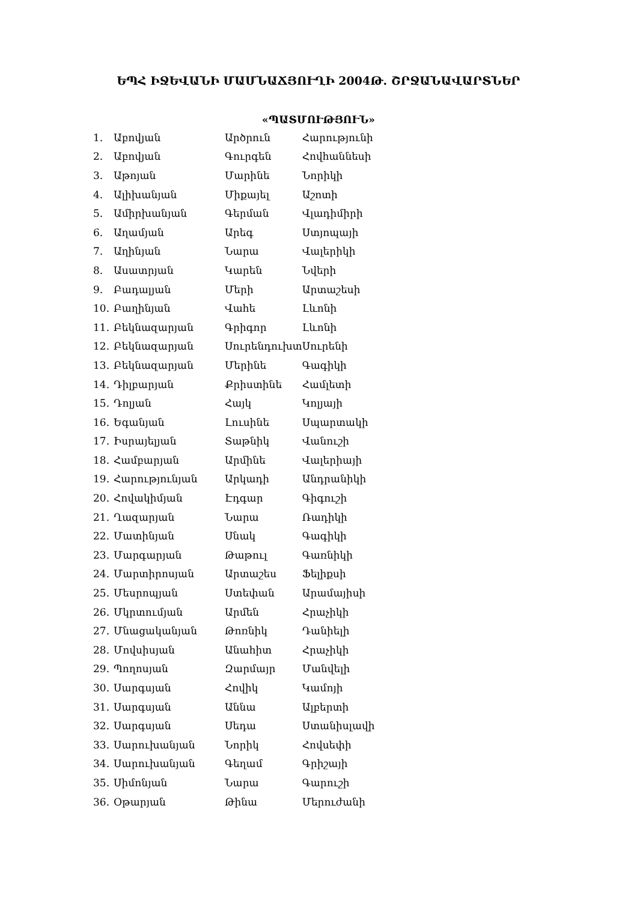ԵՊՀ ԻՋԵՎԱՆԻ ՄԱՄՆԱՃՅՈՒՂԻ 2004Թ. ՇՐՋԱՆԱՎԱՐՏՆԵՐ
«ՊԱՏՄՈՒԹՅՈՒՆ»
| 1. | Աբովյան | Արծրուն | Հարությունի |
| 2. | Աբովյան | Գուրգեն | Հովհաննեսի |
| 3. | Աթոյան | Մարինե | Նորիկի |
| 4. | Ալիխանյան | Միքայել | Աշոտի |
| 5. | Ամիրխանյան | Գերման | Վլադիմիրի |
| 6. | Աղամյան | Արեգ | Ստյոպայի |
| 7. | Աղինյան | Նարա | Վալերիկի |
| 8. | Ասատրյան | Կարեն | Նվերի |
| 9. | Բադալյան | Մերի | Արտաշեսի |
| 10. | Բաղինյան | Վահե | Լևոնի |
| 11. | Բեկնազարյան | Գրիգոր | Լևոնի |
| 12. | Բեկնազարյան | Սուրենդուխտ | Սուրենի |
| 13. | Բեկնազարյան | Մերինե | Գագիկի |
| 14. | Դիլբարյան | Քրիստինե | Համլետի |
| 15. | Դոլյան | Հայկ | Կոլյայի |
| 16. | Եգանյան | Լուսինե | Սպարտակի |
| 17. | Իսրայելյան | Տաթնիկ | Վանուշի |
| 18. | Համբարյան | Արմինե | Վալերիայի |
| 19. | Հարությունյան | Արկադի | Անդրանիկի |
| 20. | Հովակիմյան | Էդգար | Գիգուշի |
| 21. | Ղազարյան | Նարա | Ռադիկի |
| 22. | Մատինյան | Սնակ | Գագիկի |
| 23. | Մարգարյան | Թաթուլ | Գառնիկի |
| 24. | Մարտիրոսյան | Արտաշես | Ֆելիքսի |
| 25. | Մեսրոպյան | Ստեփան | Արամայիսի |
| 26. | Մկրտումյան | Արմեն | Հրաչիկի |
| 27. | Մնացականյան | Թոռնիկ | Դանիելի |
| 28. | Մովսիսյան | Անահիտ | Հրաչիկի |
| 29. | Պողոսյան | Զարմայր | Մանվելի |
| 30. | Սարգսյան | Հովիկ | Կամոյի |
| 31. | Սարգսյան | Աննա | Ալբերտի |
| 32. | Սարգսյան | Սեդա | Ստանիսլավի |
| 33. | Սարուխանյան | Նորիկ | Հովսեփի |
| 34. | Սարուխանյան | Գեղամ | Գրիշայի |
| 35. | Սիմոնյան | Նարա | Գարուշի |
| 36. | Օթարյան | Թինա | Մերուժանի |